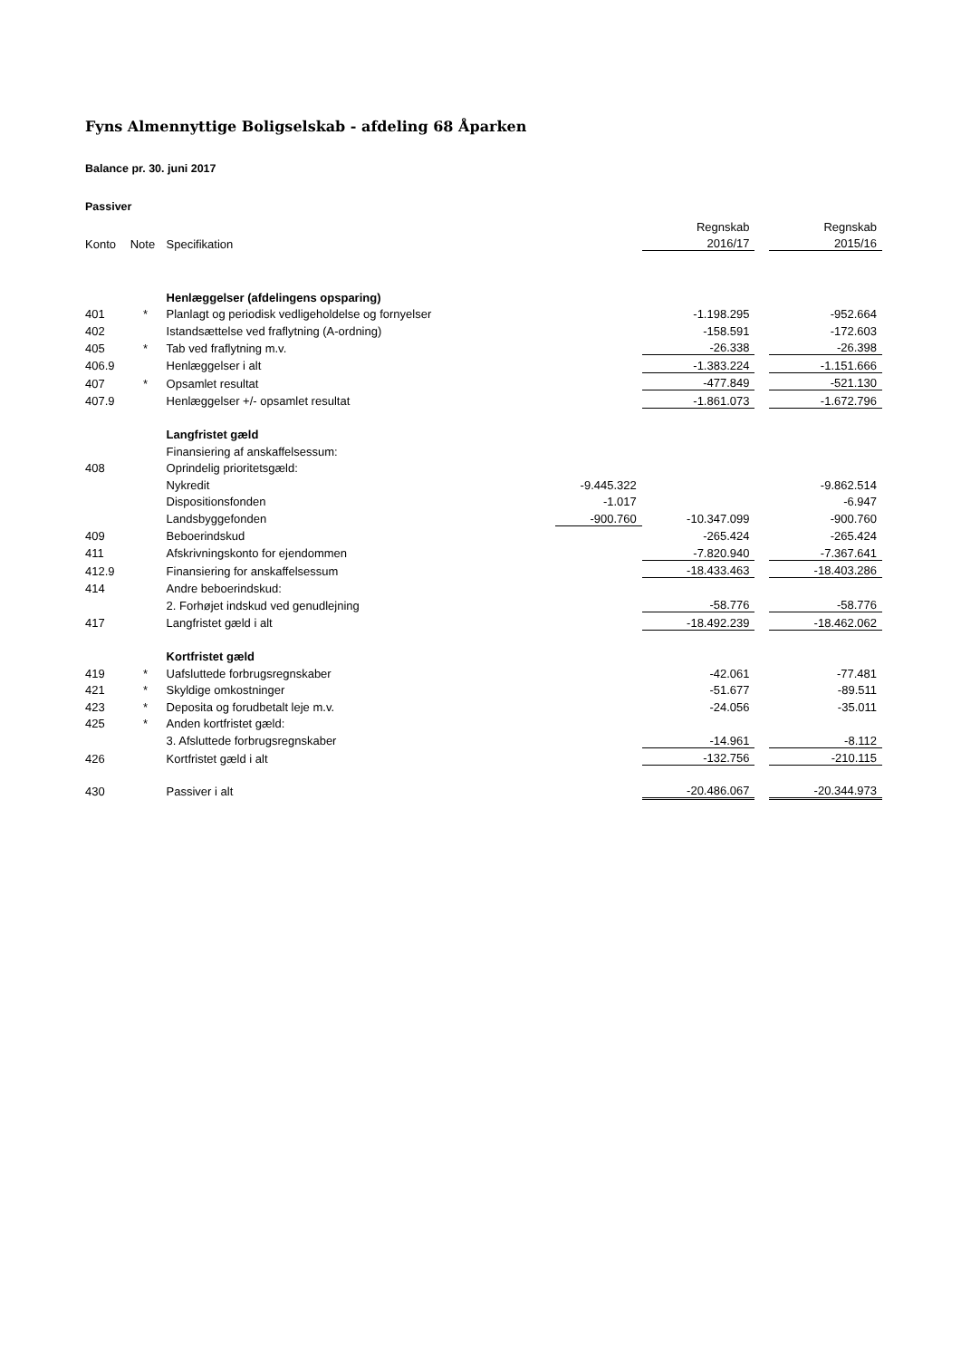Fyns Almennyttige Boligselskab - afdeling 68 Åparken
Balance pr. 30. juni 2017
Passiver
| | | | | Regnskab | | Regnskab |
| Konto | Note | Specifikation | | 2016/17 | | 2015/16 |
| | | Henlæggelser (afdelingens opsparing) | | | | |
| 401 | * | Planlagt og periodisk vedligeholdelse og fornyelser | | -1.198.295 | | -952.664 |
| 402 | | Istandsættelse ved fraflytning (A-ordning) | | -158.591 | | -172.603 |
| 405 | * | Tab ved fraflytning m.v. | | -26.338 | | -26.398 |
| 406.9 | | Henlæggelser i alt | | -1.383.224 | | -1.151.666 |
| 407 | * | Opsamlet resultat | | -477.849 | | -521.130 |
| 407.9 | | Henlæggelser +/- opsamlet resultat | | -1.861.073 | | -1.672.796 |
| | | Langfristet gæld | | | | |
| | | Finansiering af anskaffelsessum: | | | | |
| 408 | | Oprindelig prioritetsgæld: | | | | |
| | | Nykredit | -9.445.322 | | | -9.862.514 |
| | | Dispositionsfonden | -1.017 | | | -6.947 |
| | | Landsbyggefonden | -900.760 | -10.347.099 | | -900.760 |
| 409 | | Beboerindskud | | -265.424 | | -265.424 |
| 411 | | Afskrivningskonto for ejendommen | | -7.820.940 | | -7.367.641 |
| 412.9 | | Finansiering for anskaffelsessum | | -18.433.463 | | -18.403.286 |
| 414 | | Andre beboerindskud: | | | | |
| | | 2. Forhøjet indskud ved genudlejning | | -58.776 | | -58.776 |
| 417 | | Langfristet gæld i alt | | -18.492.239 | | -18.462.062 |
| | | Kortfristet gæld | | | | |
| 419 | * | Uafsluttede forbrugsregnskaber | | -42.061 | | -77.481 |
| 421 | * | Skyldige omkostninger | | -51.677 | | -89.511 |
| 423 | * | Deposita og forudbetalt leje m.v. | | -24.056 | | -35.011 |
| 425 | * | Anden kortfristet gæld: | | | | |
| | | 3. Afsluttede forbrugsregnskaber | | -14.961 | | -8.112 |
| 426 | | Kortfristet gæld i alt | | -132.756 | | -210.115 |
| 430 | | Passiver i alt | | -20.486.067 | | -20.344.973 |